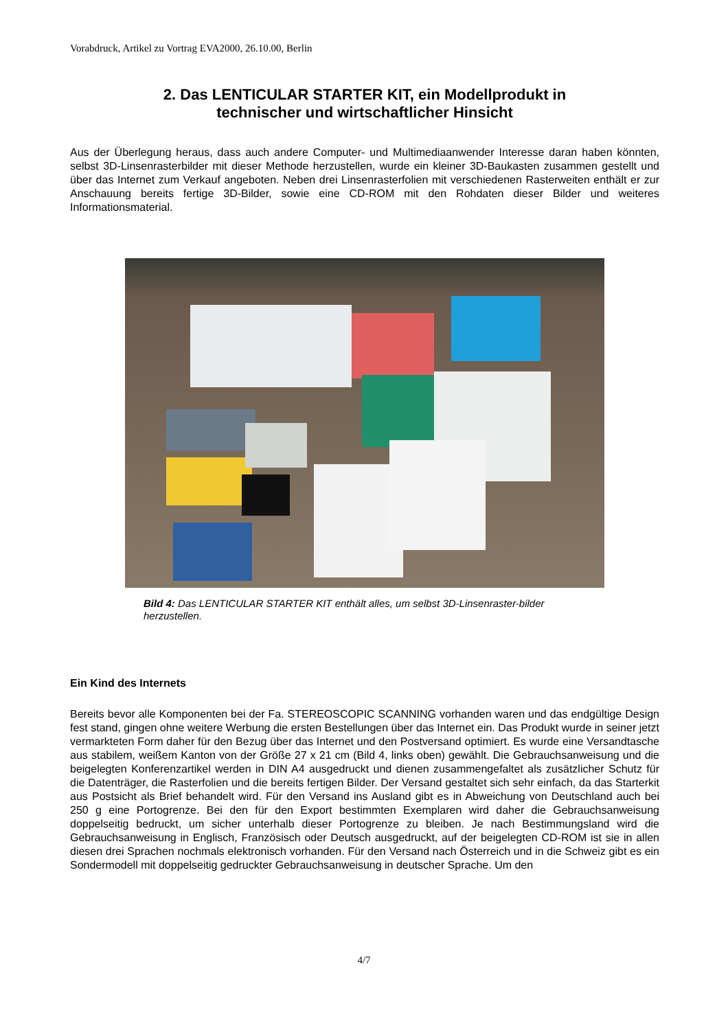Vorabdruck, Artikel zu Vortrag EVA2000, 26.10.00, Berlin
2. Das LENTICULAR STARTER KIT, ein Modellprodukt in
technischer und wirtschaftlicher Hinsicht
Aus der Überlegung heraus, dass auch andere Computer- und Multimediaanwender Interesse daran haben könnten, selbst 3D-Linsenrasterbilder mit dieser Methode herzustellen, wurde ein kleiner 3D-Baukasten zusammen gestellt und über das Internet zum Verkauf angeboten. Neben drei Linsenrasterfolien mit verschiedenen Rasterweiten enthält er zur Anschauung bereits fertige 3D-Bilder, sowie eine CD-ROM mit den Rohdaten dieser Bilder und weiteres Informationsmaterial.
Bild 4: Das LENTICULAR STARTER KIT enthält alles, um selbst 3D-Linsenraster-bilder herzustellen.
Ein Kind des Internets
Bereits bevor alle Komponenten bei der Fa. STEREOSCOPIC SCANNING vorhanden waren und das endgültige Design fest stand, gingen ohne weitere Werbung die ersten Bestellungen über das Internet ein. Das Produkt wurde in seiner jetzt vermarkteten Form daher für den Bezug über das Internet und den Postversand optimiert. Es wurde eine Versandtasche aus stabilem, weißem Kanton von der Größe 27 x 21 cm (Bild 4, links oben) gewählt. Die Gebrauchsanweisung und die beigelegten Konferenzartikel werden in DIN A4 ausgedruckt und dienen zusammengefaltet als zusätzlicher Schutz für die Datenträger, die Rasterfolien und die bereits fertigen Bilder. Der Versand gestaltet sich sehr einfach, da das Starterkit aus Postsicht als Brief behandelt wird. Für den Versand ins Ausland gibt es in Abweichung von Deutschland auch bei 250 g eine Portogrenze. Bei den für den Export bestimmten Exemplaren wird daher die Gebrauchsanweisung doppelseitig bedruckt, um sicher unterhalb dieser Portogrenze zu bleiben. Je nach Bestimmungsland wird die Gebrauchsanweisung in Englisch, Französisch oder Deutsch ausgedruckt, auf der beigelegten CD-ROM ist sie in allen diesen drei Sprachen nochmals elektronisch vorhanden. Für den Versand nach Österreich und in die Schweiz gibt es ein Sondermodell mit doppelseitig gedruckter Gebrauchsanweisung in deutscher Sprache. Um den
4/7